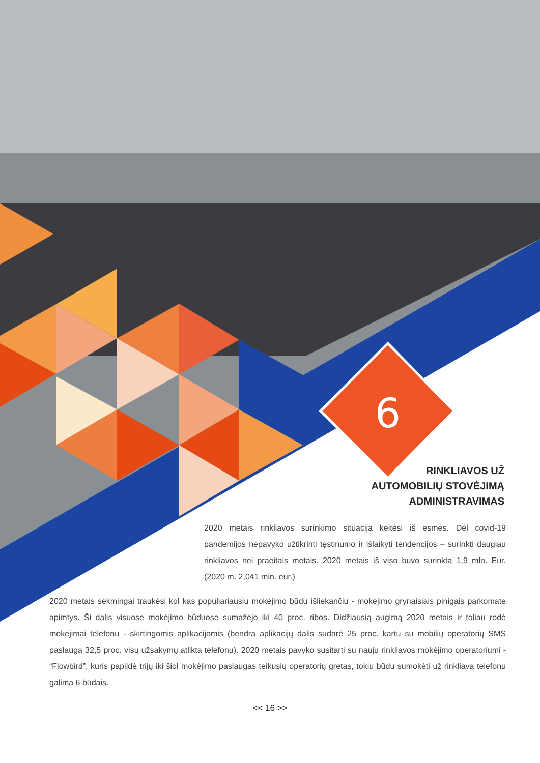6
RINKLIAVOS UŽ
AUTOMOBILIŲ STOVĖJIMĄ
ADMINISTRAVIMAS
2020 metais rinkliavos surinkimo situacija keitėsi iš esmės. Dėl covid-19 pandemijos nepavyko užtikrinti tęstinumo ir išlaikyti tendencijos – surinkti daugiau rinkliavos nei praeitais metais. 2020 metais iš viso buvo surinkta 1,9 mln. Eur. (2020 m. 2,041 mln. eur.)
2020 metais sėkmingai traukėsi kol kas populiariausiu mokėjimo būdu išliekančiu - mokėjimo grynaisiais pinigais parkomate apimtys. Ši dalis visuose mokėjimo būduose sumažėjo iki 40 proc. ribos. Didžiausią augimą 2020 metais ir toliau rodė mokėjimai telefonu - skirtingomis aplikacijomis (bendra aplikacijų dalis sudarė 25 proc. kartu su mobilių operatorių SMS paslauga 32,5 proc. visų užsakymų atlikta telefonu). 2020 metais pavyko susitarti su nauju rinkliavos mokėjimo operatoriumi - “Flowbird”, kuris papildė trijų iki šiol mokėjimo paslaugas teikusių operatorių gretas, tokiu būdu sumokėti už rinkliavą telefonu galima 6 būdais.
<< 16 >>